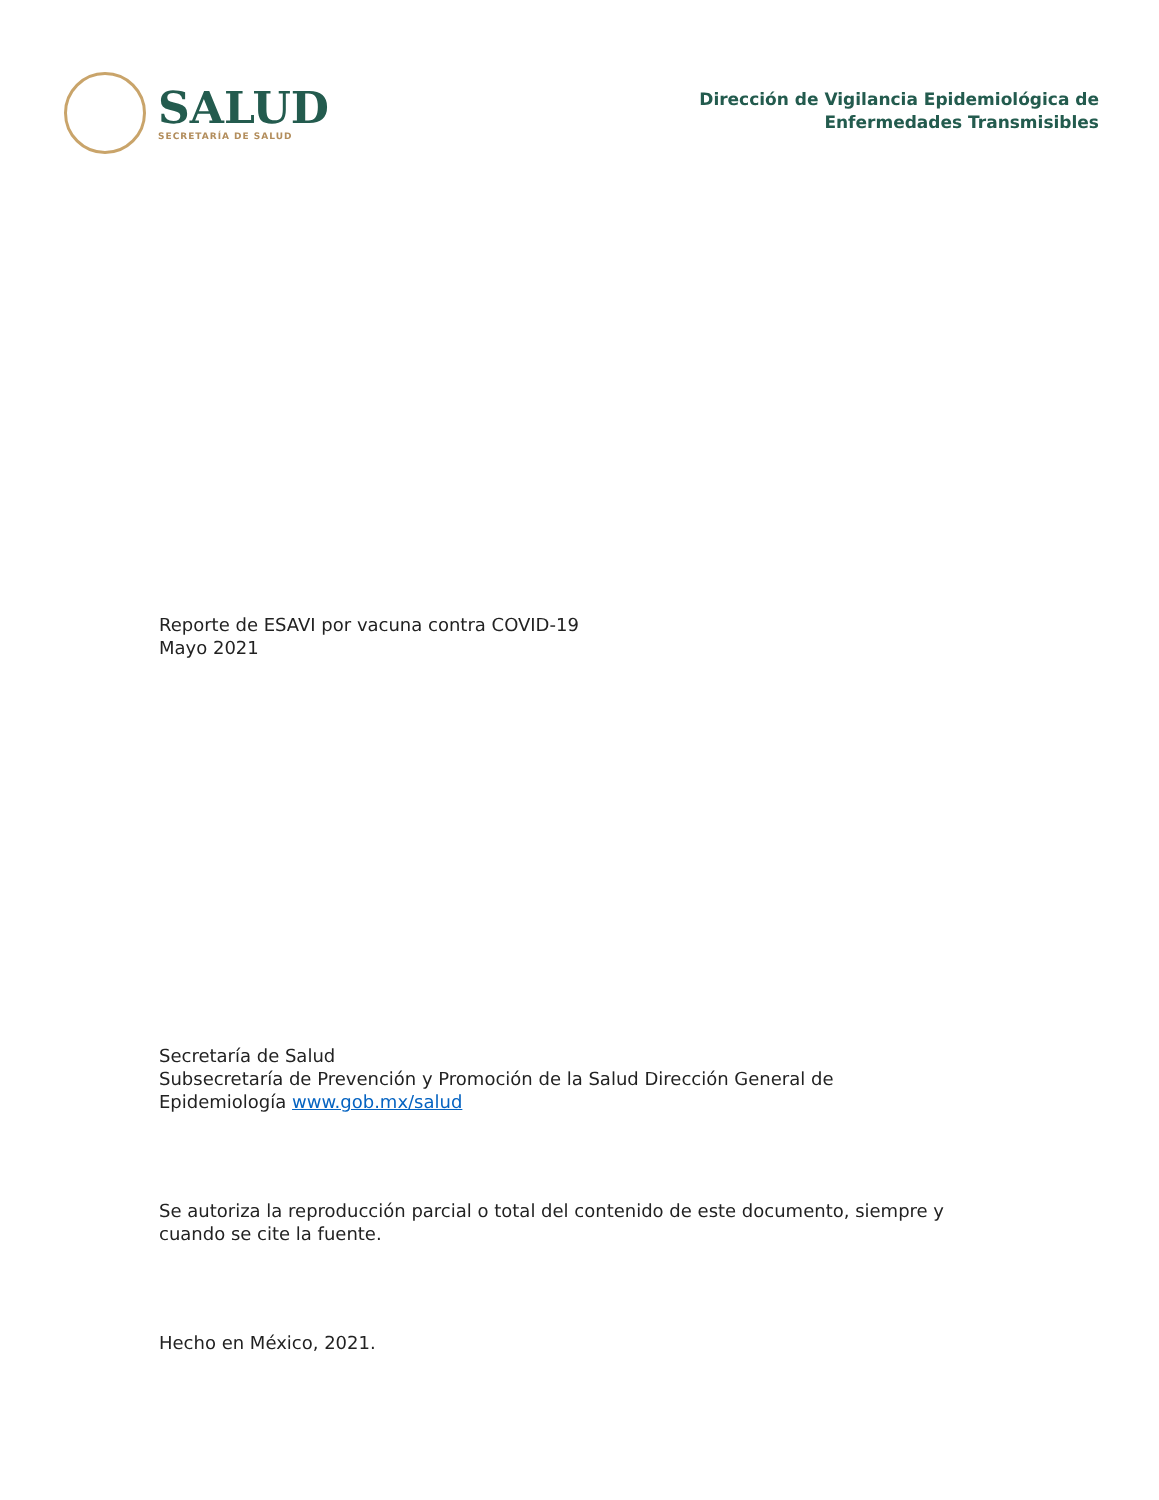SALUD
SECRETARÍA DE SALUD
Dirección de Vigilancia Epidemiológica de
Enfermedades Transmisibles
Reporte de ESAVI por vacuna contra COVID-19
Mayo 2021
Secretaría de Salud
Subsecretaría de Prevención y Promoción de la Salud Dirección General de
Epidemiología www.gob.mx/salud
Se autoriza la reproducción parcial o total del contenido de este documento, siempre y
cuando se cite la fuente.
Hecho en México, 2021.